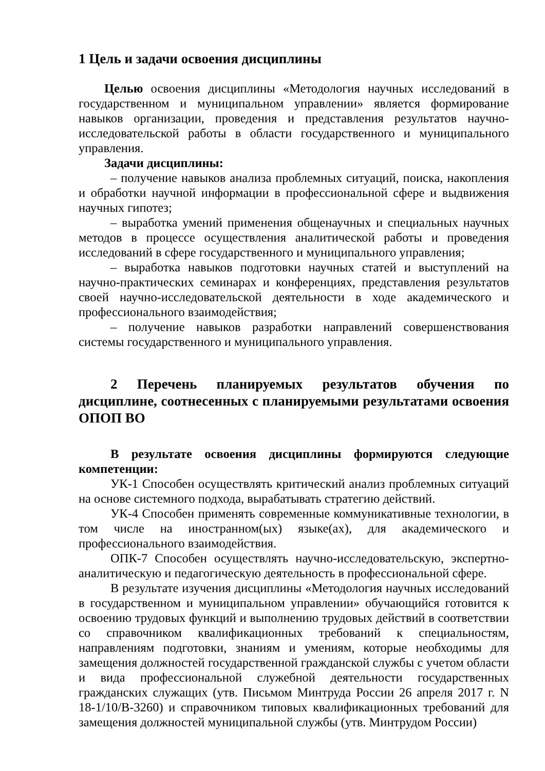1 Цель и задачи освоения дисциплины
Целью освоения дисциплины «Методология научных исследований в государственном и муниципальном управлении» является формирование навыков организации, проведения и представления результатов научно-исследовательской работы в области государственного и муниципального управления.
Задачи дисциплины:
– получение навыков анализа проблемных ситуаций, поиска, накопления и обработки научной информации в профессиональной сфере и выдвижения научных гипотез;
– выработка умений применения общенаучных и специальных научных методов в процессе осуществления аналитической работы и проведения исследований в сфере государственного и муниципального управления;
– выработка навыков подготовки научных статей и выступлений на научно-практических семинарах и конференциях, представления результатов своей научно-исследовательской деятельности в ходе академического и профессионального взаимодействия;
– получение навыков разработки направлений совершенствования системы государственного и муниципального управления.
2 Перечень планируемых результатов обучения по дисциплине, соотнесенных с планируемыми результатами освоения ОПОП ВО
В результате освоения дисциплины формируются следующие компетенции:
УК-1 Способен осуществлять критический анализ проблемных ситуаций на основе системного подхода, вырабатывать стратегию действий.
УК-4 Способен применять современные коммуникативные технологии, в том числе на иностранном(ых) языке(ах), для академического и профессионального взаимодействия.
ОПК-7 Способен осуществлять научно-исследовательскую, экспертно-аналитическую и педагогическую деятельность в профессиональной сфере.
В результате изучения дисциплины «Методология научных исследований в государственном и муниципальном управлении» обучающийся готовится к освоению трудовых функций и выполнению трудовых действий в соответствии со справочником квалификационных требований к специальностям, направлениям подготовки, знаниям и умениям, которые необходимы для замещения должностей государственной гражданской службы с учетом области и вида профессиональной служебной деятельности государственных гражданских служащих (утв. Письмом Минтруда России 26 апреля 2017 г. N 18-1/10/В-3260) и справочником типовых квалификационных требований для замещения должностей муниципальной службы (утв. Минтрудом России)